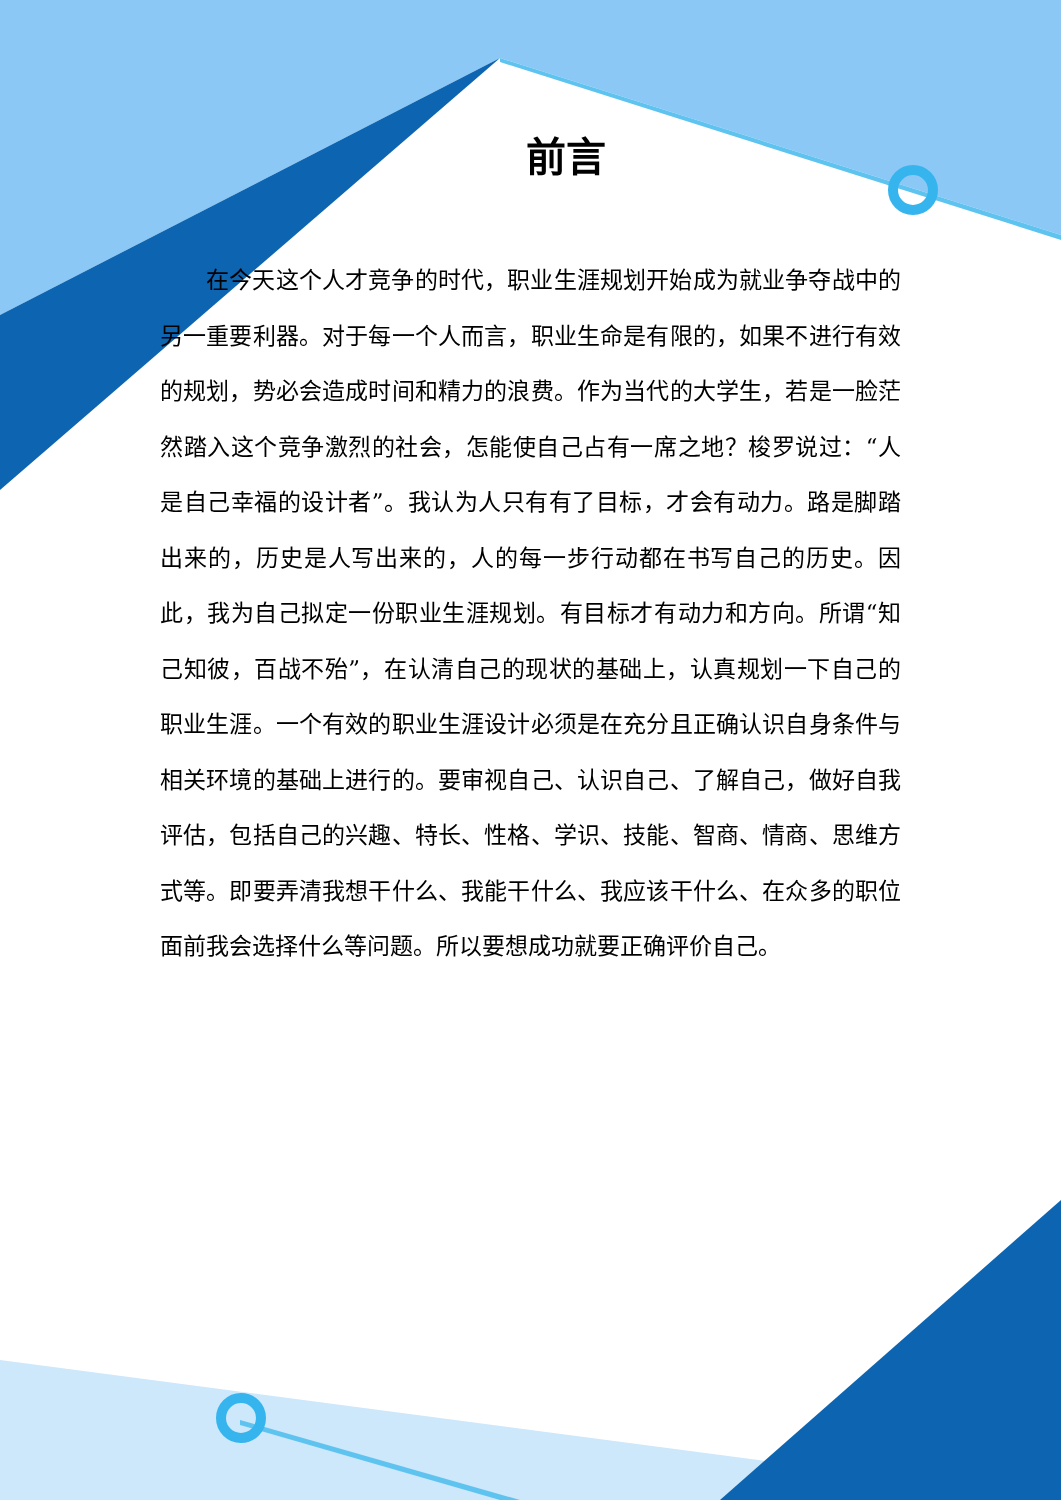前言
在今天这个人才竞争的时代，职业生涯规划开始成为就业争夺战中的另一重要利器。对于每一个人而言，职业生命是有限的，如果不进行有效的规划，势必会造成时间和精力的浪费。作为当代的大学生，若是一脸茫然踏入这个竞争激烈的社会，怎能使自己占有一席之地？梭罗说过：“人是自己幸福的设计者”。我认为人只有有了目标，才会有动力。路是脚踏出来的，历史是人写出来的，人的每一步行动都在书写自己的历史。因此，我为自己拟定一份职业生涯规划。有目标才有动力和方向。所谓“知己知彼，百战不殆”，在认清自己的现状的基础上，认真规划一下自己的职业生涯。一个有效的职业生涯设计必须是在充分且正确认识自身条件与相关环境的基础上进行的。要审视自己、认识自己、了解自己，做好自我评估，包括自己的兴趣、特长、性格、学识、技能、智商、情商、思维方式等。即要弄清我想干什么、我能干什么、我应该干什么、在众多的职位面前我会选择什么等问题。所以要想成功就要正确评价自己。